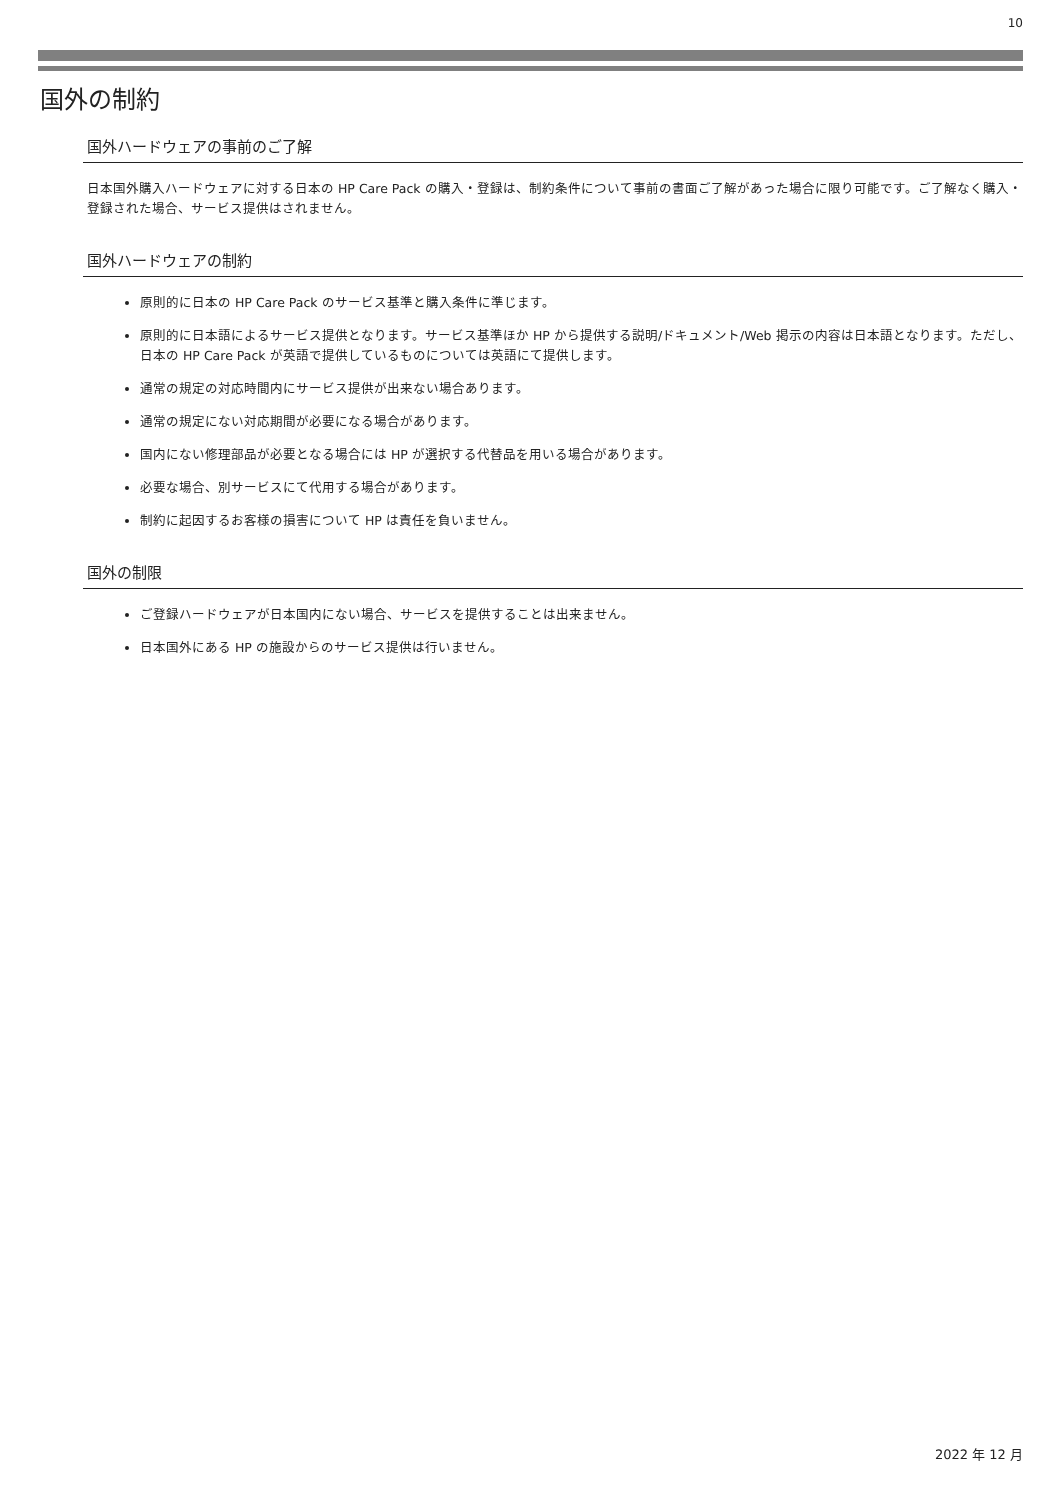10
国外の制約
国外ハードウェアの事前のご了解
日本国外購入ハードウェアに対する日本の HP Care Pack の購入・登録は、制約条件について事前の書面ご了解があった場合に限り可能です。ご了解なく購入・登録された場合、サービス提供はされません。
国外ハードウェアの制約
原則的に日本の HP Care Pack のサービス基準と購入条件に準じます。
原則的に日本語によるサービス提供となります。サービス基準ほか HP から提供する説明/ドキュメント/Web 掲示の内容は日本語となります。ただし、日本の HP Care Pack が英語で提供しているものについては英語にて提供します。
通常の規定の対応時間内にサービス提供が出来ない場合あります。
通常の規定にない対応期間が必要になる場合があります。
国内にない修理部品が必要となる場合には HP が選択する代替品を用いる場合があります。
必要な場合、別サービスにて代用する場合があります。
制約に起因するお客様の損害について HP は責任を負いません。
国外の制限
ご登録ハードウェアが日本国内にない場合、サービスを提供することは出来ません。
日本国外にある HP の施設からのサービス提供は行いません。
2022 年 12 月